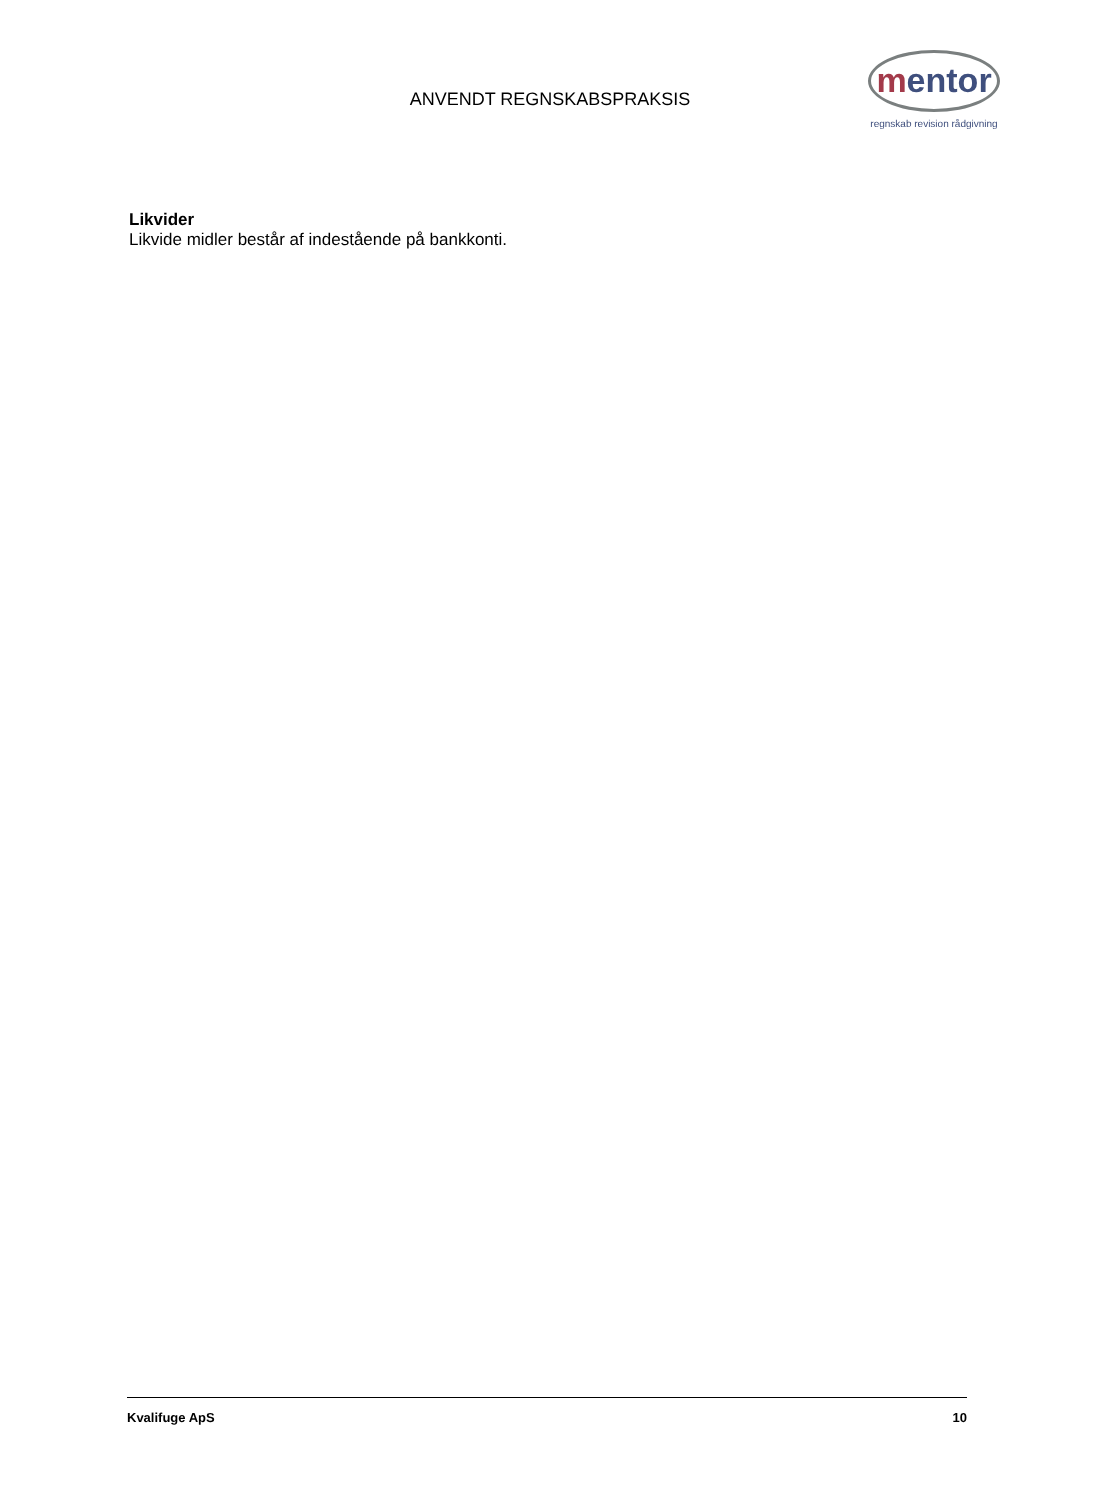ANVENDT REGNSKABSPRAKSIS
mentor
regnskab revision rådgivning
Likvider
Likvide midler består af indestående på bankkonti.
Kvalifuge ApS 10